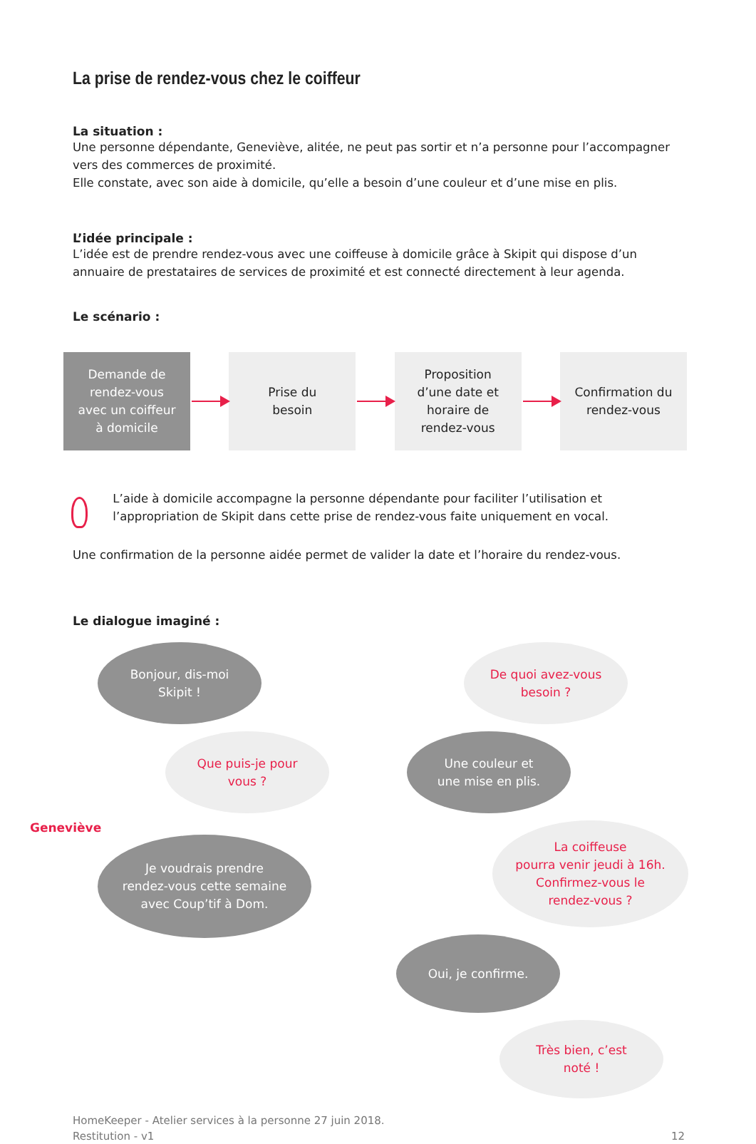La prise de rendez-vous chez le coiffeur
La situation :
Une personne dépendante, Geneviève, alitée, ne peut pas sortir et n’a personne pour l’accompagner vers des commerces de proximité.
Elle constate, avec son aide à domicile, qu’elle a besoin d’une couleur et d’une mise en plis.
L’idée principale :
L’idée est de prendre rendez-vous avec une coiffeuse à domicile grâce à Skipit qui dispose d’un annuaire de prestataires de services de proximité et est connecté directement à leur agenda.
Le scénario :
Demande de
rendez-vous
avec un coiffeur
à domicile
Prise du
besoin
Proposition
d’une date et
horaire de
rendez-vous
Confirmation du
rendez-vous
L’aide à domicile accompagne la personne dépendante pour faciliter l’utilisation et l’appropriation de Skipit dans cette prise de rendez-vous faite uniquement en vocal.
Une confirmation de la personne aidée permet de valider la date et l’horaire du rendez-vous.
Le dialogue imaginé :
Bonjour, dis-moi
Skipit !
Que puis-je pour
vous ?
Geneviève
Je voudrais prendre
rendez-vous cette semaine
avec Coup’tif à Dom.
De quoi avez-vous
besoin ?
Une couleur et
une mise en plis.
La coiffeuse
pourra venir jeudi à 16h.
Confirmez-vous le
rendez-vous ?
Oui, je confirme.
Très bien, c’est
noté !
HomeKeeper - Atelier services à la personne 27 juin 2018.
Restitution - v1
12